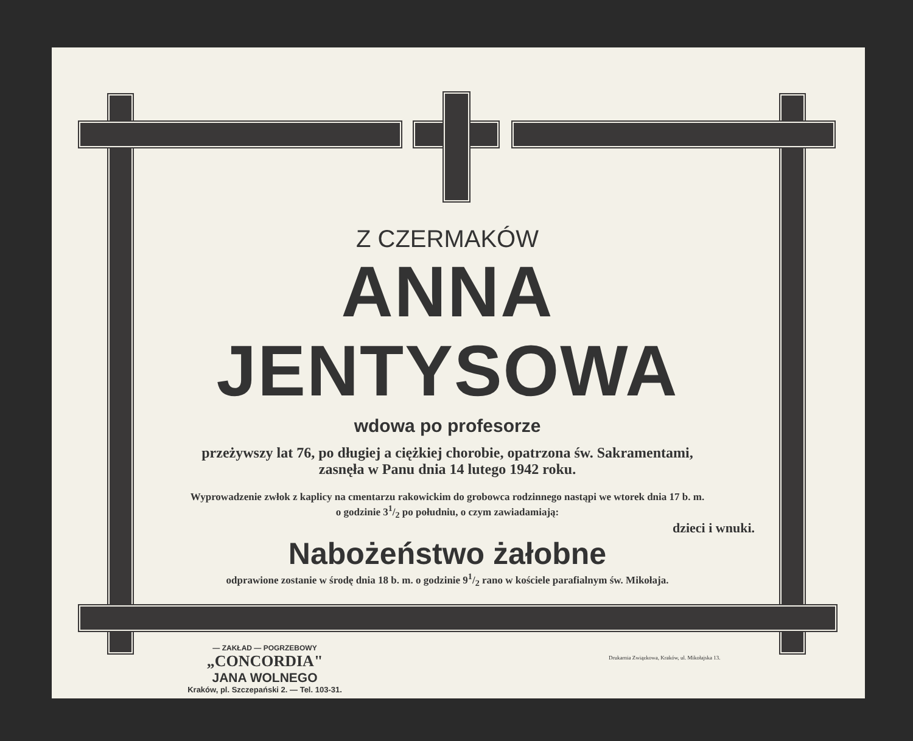Z CZERMAKÓW
ANNA JENTYSOWA
wdowa po profesorze
przeżywszy lat 76, po długiej a ciężkiej chorobie, opatrzona św. Sakramentami,
zasnęła w Panu dnia 14 lutego 1942 roku.
Wyprowadzenie zwłok z kaplicy na cmentarzu rakowickim do grobowca rodzinnego nastąpi we wtorek dnia 17 b. m.
o godzinie 31/2 po południu, o czym zawiadamiają:
dzieci i wnuki.
Nabożeństwo żałobne
odprawione zostanie w środę dnia 18 b. m. o godzinie 91/2 rano w kościele parafialnym św. Mikołaja.
— ZAKŁAD — POGRZEBOWY „CONCORDIA"
JANA WOLNEGO
Kraków, pl. Szczepański 2. — Tel. 103-31.
Drukarnia Związkowa, Kraków, ul. Mikołajska 13.